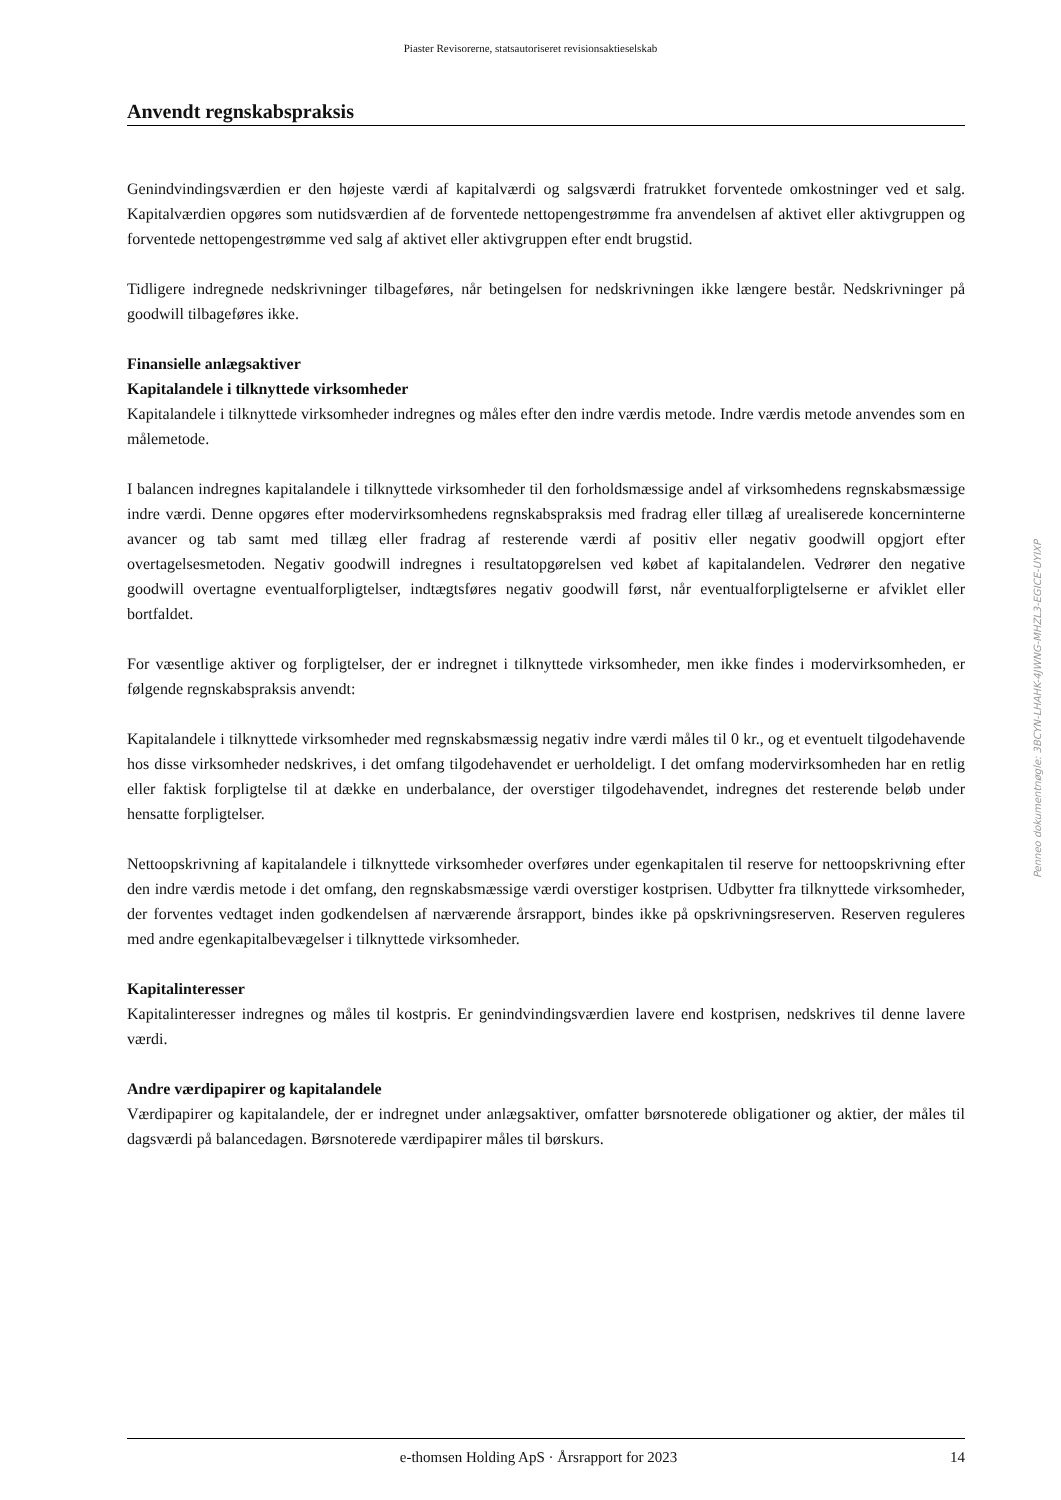Piaster Revisorerne, statsautoriseret revisionsaktieselskab
Anvendt regnskabspraksis
Genindvindingsværdien er den højeste værdi af kapitalværdi og salgsværdi fratrukket forventede omkostninger ved et salg. Kapitalværdien opgøres som nutidsværdien af de forventede nettopengestrømme fra anvendelsen af aktivet eller aktivgruppen og forventede nettopengestrømme ved salg af aktivet eller aktivgruppen efter endt brugstid.
Tidligere indregnede nedskrivninger tilbageføres, når betingelsen for nedskrivningen ikke længere består. Nedskrivninger på goodwill tilbageføres ikke.
Finansielle anlægsaktiver
Kapitalandele i tilknyttede virksomheder
Kapitalandele i tilknyttede virksomheder indregnes og måles efter den indre værdis metode. Indre værdis metode anvendes som en målemetode.
I balancen indregnes kapitalandele i tilknyttede virksomheder til den forholdsmæssige andel af virksomhedens regnskabsmæssige indre værdi. Denne opgøres efter modervirksomhedens regnskabspraksis med fradrag eller tillæg af urealiserede koncerninterne avancer og tab samt med tillæg eller fradrag af resterende værdi af positiv eller negativ goodwill opgjort efter overtagelsesmetoden. Negativ goodwill indregnes i resultatopgørelsen ved købet af kapitalandelen. Vedrører den negative goodwill overtagne eventualforpligtelser, indtægtsføres negativ goodwill først, når eventualforpligtelserne er afviklet eller bortfaldet.
For væsentlige aktiver og forpligtelser, der er indregnet i tilknyttede virksomheder, men ikke findes i modervirksomheden, er følgende regnskabspraksis anvendt:
Kapitalandele i tilknyttede virksomheder med regnskabsmæssig negativ indre værdi måles til 0 kr., og et eventuelt tilgodehavende hos disse virksomheder nedskrives, i det omfang tilgodehavendet er uerholdeligt. I det omfang modervirksomheden har en retlig eller faktisk forpligtelse til at dække en underbalance, der overstiger tilgodehavendet, indregnes det resterende beløb under hensatte forpligtelser.
Nettoopskrivning af kapitalandele i tilknyttede virksomheder overføres under egenkapitalen til reserve for nettoopskrivning efter den indre værdis metode i det omfang, den regnskabsmæssige værdi overstiger kostprisen. Udbytter fra tilknyttede virksomheder, der forventes vedtaget inden godkendelsen af nærværende årsrapport, bindes ikke på opskrivningsreserven. Reserven reguleres med andre egenkapitalbevægelser i tilknyttede virksomheder.
Kapitalinteresser
Kapitalinteresser indregnes og måles til kostpris. Er genindvindingsværdien lavere end kostprisen, nedskrives til denne lavere værdi.
Andre værdipapirer og kapitalandele
Værdipapirer og kapitalandele, der er indregnet under anlægsaktiver, omfatter børsnoterede obligationer og aktier, der måles til dagsværdi på balancedagen. Børsnoterede værdipapirer måles til børskurs.
Penneo dokumentnøgle: 3BCYN-LHAHK-4JWNG-MHZL3-EGICE-UYIXP
e-thomsen Holding ApS · Årsrapport for 2023 14